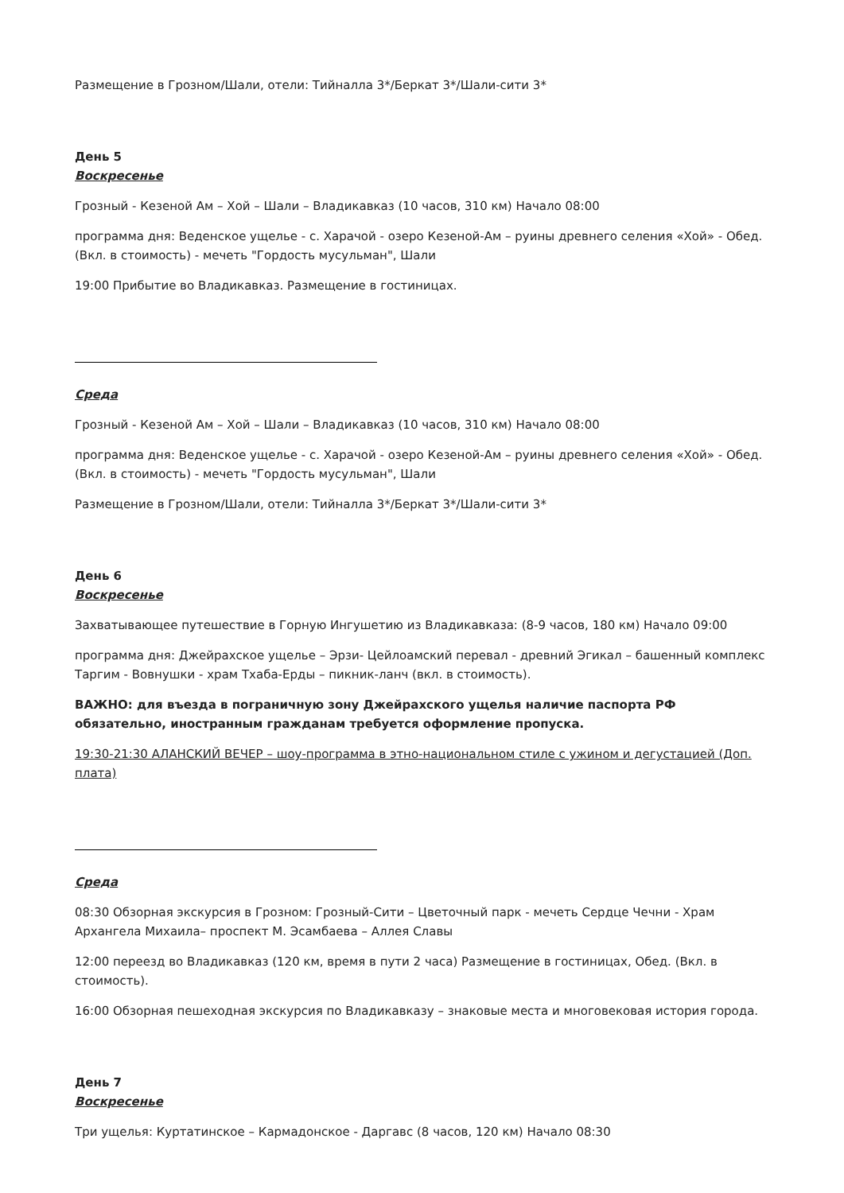Размещение в Грозном/Шали, отели: Тийналла 3*/Беркат 3*/Шали-сити 3*
День 5
Воскресенье
Грозный - Кезеной Ам – Хой – Шали – Владикавказ (10 часов, 310 км) Начало 08:00
программа дня: Веденское ущелье - с. Харачой - озеро Кезеной-Ам – руины древнего селения «Хой» - Обед. (Вкл. в стоимость) - мечеть "Гордость мусульман", Шали
19:00 Прибытие во Владикавказ. Размещение в гостиницах.
Среда
Грозный - Кезеной Ам – Хой – Шали – Владикавказ (10 часов, 310 км) Начало 08:00
программа дня: Веденское ущелье - с. Харачой - озеро Кезеной-Ам – руины древнего селения «Хой» - Обед. (Вкл. в стоимость) - мечеть "Гордость мусульман", Шали
Размещение в Грозном/Шали, отели: Тийналла 3*/Беркат 3*/Шали-сити 3*
День 6
Воскресенье
Захватывающее путешествие в Горную Ингушетию из Владикавказа: (8-9 часов, 180 км) Начало 09:00
программа дня: Джейрахское ущелье – Эрзи- Цейлоамский перевал - древний Эгикал – башенный комплекс Таргим - Вовнушки - храм Тхаба-Ерды – пикник-ланч (вкл. в стоимость).
ВАЖНО: для въезда в пограничную зону Джейрахского ущелья наличие паспорта РФ обязательно, иностранным гражданам требуется оформление пропуска.
19:30-21:30 АЛАНСКИЙ ВЕЧЕР – шоу-программа в этно-национальном стиле с ужином и дегустацией (Доп. плата)
Среда
08:30 Обзорная экскурсия в Грозном: Грозный-Сити – Цветочный парк - мечеть Сердце Чечни - Храм Архангела Михаила– проспект М. Эсамбаева – Аллея Славы
12:00 переезд во Владикавказ (120 км, время в пути 2 часа) Размещение в гостиницах, Обед. (Вкл. в стоимость).
16:00 Обзорная пешеходная экскурсия по Владикавказу – знаковые места и многовековая история города.
День 7
Воскресенье
Три ущелья: Куртатинское – Кармадонское - Даргавс (8 часов, 120 км) Начало 08:30